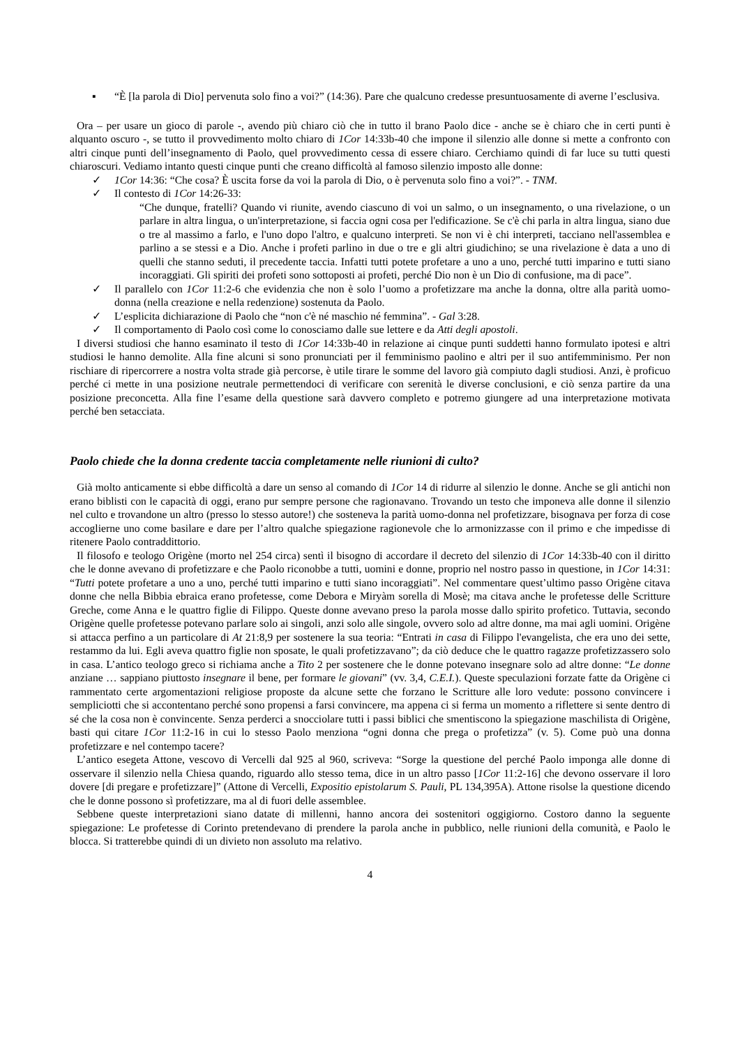▪ “È [la parola di Dio] pervenuta solo fino a voi?” (14:36). Pare che qualcuno credesse presuntuosamente di averne l’esclusiva.
Ora – per usare un gioco di parole -, avendo più chiaro ciò che in tutto il brano Paolo dice - anche se è chiaro che in certi punti è alquanto oscuro -, se tutto il provvedimento molto chiaro di 1Cor 14:33b-40 che impone il silenzio alle donne si mette a confronto con altri cinque punti dell’insegnamento di Paolo, quel provvedimento cessa di essere chiaro. Cerchiamo quindi di far luce su tutti questi chiaroscuri. Vediamo intanto questi cinque punti che creano difficoltà al famoso silenzio imposto alle donne:
✓ 1Cor 14:36: “Che cosa? È uscita forse da voi la parola di Dio, o è pervenuta solo fino a voi?”. - TNM.
✓ Il contesto di 1Cor 14:26-33:
“Che dunque, fratelli? Quando vi riunite, avendo ciascuno di voi un salmo, o un insegnamento, o una rivelazione, o un parlare in altra lingua, o un'interpretazione, si faccia ogni cosa per l'edificazione. Se c'è chi parla in altra lingua, siano due o tre al massimo a farlo, e l'uno dopo l'altro, e qualcuno interpreti. Se non vi è chi interpreti, tacciano nell'assemblea e parlino a se stessi e a Dio. Anche i profeti parlino in due o tre e gli altri giudichino; se una rivelazione è data a uno di quelli che stanno seduti, il precedente taccia. Infatti tutti potete profetare a uno a uno, perché tutti imparino e tutti siano incoraggiati. Gli spiriti dei profeti sono sottoposti ai profeti, perché Dio non è un Dio di confusione, ma di pace”.
✓ Il parallelo con 1Cor 11:2-6 che evidenzia che non è solo l’uomo a profetizzare ma anche la donna, oltre alla parità uomo-donna (nella creazione e nella redenzione) sostenuta da Paolo.
✓ L’esplicita dichiarazione di Paolo che “non c'è né maschio né femmina”. - Gal 3:28.
✓ Il comportamento di Paolo così come lo conosciamo dalle sue lettere e da Atti degli apostoli.
I diversi studiosi che hanno esaminato il testo di 1Cor 14:33b-40 in relazione ai cinque punti suddetti hanno formulato ipotesi e altri studiosi le hanno demolite. Alla fine alcuni si sono pronunciati per il femminismo paolino e altri per il suo antifemminismo. Per non rischiare di ripercorrere a nostra volta strade già percorse, è utile tirare le somme del lavoro già compiuto dagli studiosi. Anzi, è proficuo perché ci mette in una posizione neutrale permettendoci di verificare con serenità le diverse conclusioni, e ciò senza partire da una posizione preconcetta. Alla fine l’esame della questione sarà davvero completo e potremo giungere ad una interpretazione motivata perché ben setacciata.
Paolo chiede che la donna credente taccia completamente nelle riunioni di culto?
Già molto anticamente si ebbe difficoltà a dare un senso al comando di 1Cor 14 di ridurre al silenzio le donne. Anche se gli antichi non erano biblisti con le capacità di oggi, erano pur sempre persone che ragionavano. Trovando un testo che imponeva alle donne il silenzio nel culto e trovandone un altro (presso lo stesso autore!) che sosteneva la parità uomo-donna nel profetizzare, bisognava per forza di cose accoglierne uno come basilare e dare per l’altro qualche spiegazione ragionevole che lo armonizzasse con il primo e che impedisse di ritenere Paolo contraddittorio.
Il filosofo e teologo Origène (morto nel 254 circa) sentì il bisogno di accordare il decreto del silenzio di 1Cor 14:33b-40 con il diritto che le donne avevano di profetizzare e che Paolo riconobbe a tutti, uomini e donne, proprio nel nostro passo in questione, in 1Cor 14:31: “Tutti potete profetare a uno a uno, perché tutti imparino e tutti siano incoraggiati”. Nel commentare quest’ultimo passo Origène citava donne che nella Bibbia ebraica erano profetesse, come Debora e Miryàm sorella di Mosè; ma citava anche le profetesse delle Scritture Greche, come Anna e le quattro figlie di Filippo. Queste donne avevano preso la parola mosse dallo spirito profetico. Tuttavia, secondo Origène quelle profetesse potevano parlare solo ai singoli, anzi solo alle singole, ovvero solo ad altre donne, ma mai agli uomini. Origène si attacca perfino a un particolare di At 21:8,9 per sostenere la sua teoria: “Entrati in casa di Filippo l'evangelista, che era uno dei sette, restammo da lui. Egli aveva quattro figlie non sposate, le quali profetizzavano”; da ciò deduce che le quattro ragazze profetizzassero solo in casa. L’antico teologo greco si richiama anche a Tito 2 per sostenere che le donne potevano insegnare solo ad altre donne: “Le donne anziane … sappiano piuttosto insegnare il bene, per formare le giovani” (vv. 3,4, C.E.I.). Queste speculazioni forzate fatte da Origène ci rammentato certe argomentazioni religiose proposte da alcune sette che forzano le Scritture alle loro vedute: possono convincere i sempliciotti che si accontentano perché sono propensi a farsi convincere, ma appena ci si ferma un momento a riflettere si sente dentro di sé che la cosa non è convincente. Senza perderci a snocciolare tutti i passi biblici che smentiscono la spiegazione maschilista di Origène, basti qui citare 1Cor 11:2-16 in cui lo stesso Paolo menziona “ogni donna che prega o profetizza” (v. 5). Come può una donna profetizzare e nel contempo tacere?
L’antico esegeta Attone, vescovo di Vercelli dal 925 al 960, scriveva: “Sorge la questione del perché Paolo imponga alle donne di osservare il silenzio nella Chiesa quando, riguardo allo stesso tema, dice in un altro passo [1Cor 11:2-16] che devono osservare il loro dovere [di pregare e profetizzare]” (Attone di Vercelli, Expositio epistolarum S. Pauli, PL 134,395A). Attone risolse la questione dicendo che le donne possono sì profetizzare, ma al di fuori delle assemblee.
Sebbene queste interpretazioni siano datate di millenni, hanno ancora dei sostenitori oggigiorno. Costoro danno la seguente spiegazione: Le profetesse di Corinto pretendevano di prendere la parola anche in pubblico, nelle riunioni della comunità, e Paolo le blocca. Si tratterebbe quindi di un divieto non assoluto ma relativo.
4